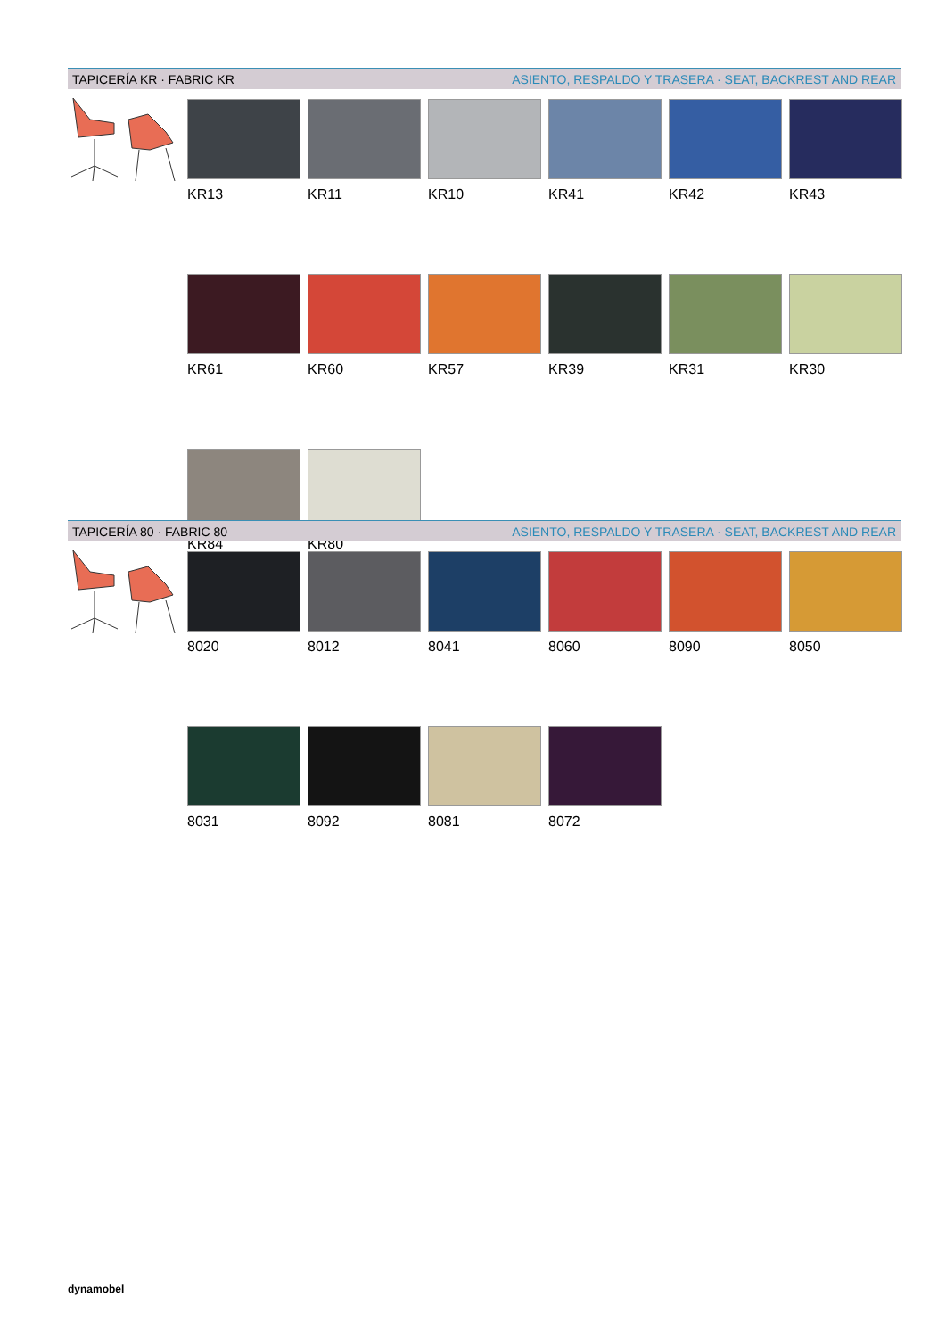TAPICERÍA KR · FABRIC KR ASIENTO, RESPALDO Y TRASERA · SEAT, BACKREST AND REAR
KR13
KR11
KR10
KR41
KR42
KR43
KR61
KR60
KR57
KR39
KR31
KR30
KR84
KR80
TAPICERÍA 80 · FABRIC 80 ASIENTO, RESPALDO Y TRASERA · SEAT, BACKREST AND REAR
8020
8012
8041
8060
8090
8050
8031
8092
8081
8072
dynamobel